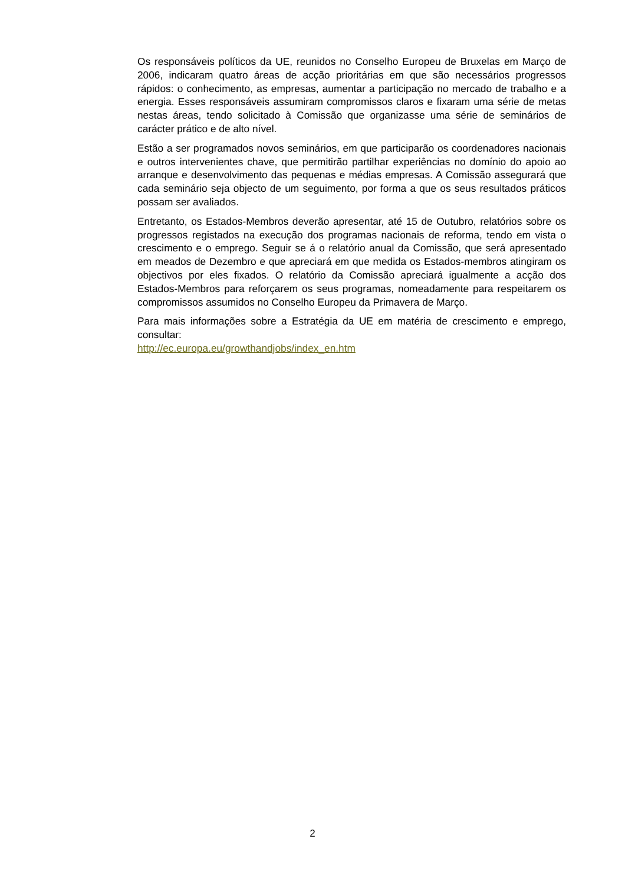Os responsáveis políticos da UE, reunidos no Conselho Europeu de Bruxelas em Março de 2006, indicaram quatro áreas de acção prioritárias em que são necessários progressos rápidos: o conhecimento, as empresas, aumentar a participação no mercado de trabalho e a energia. Esses responsáveis assumiram compromissos claros e fixaram uma série de metas nestas áreas, tendo solicitado à Comissão que organizasse uma série de seminários de carácter prático e de alto nível.
Estão a ser programados novos seminários, em que participarão os coordenadores nacionais e outros intervenientes chave, que permitirão partilhar experiências no domínio do apoio ao arranque e desenvolvimento das pequenas e médias empresas. A Comissão assegurará que cada seminário seja objecto de um seguimento, por forma a que os seus resultados práticos possam ser avaliados.
Entretanto, os Estados-Membros deverão apresentar, até 15 de Outubro, relatórios sobre os progressos registados na execução dos programas nacionais de reforma, tendo em vista o crescimento e o emprego. Seguir se á o relatório anual da Comissão, que será apresentado em meados de Dezembro e que apreciará em que medida os Estados-membros atingiram os objectivos por eles fixados. O relatório da Comissão apreciará igualmente a acção dos Estados-Membros para reforçarem os seus programas, nomeadamente para respeitarem os compromissos assumidos no Conselho Europeu da Primavera de Março.
Para mais informações sobre a Estratégia da UE em matéria de crescimento e emprego, consultar:
http://ec.europa.eu/growthandjobs/index_en.htm
2